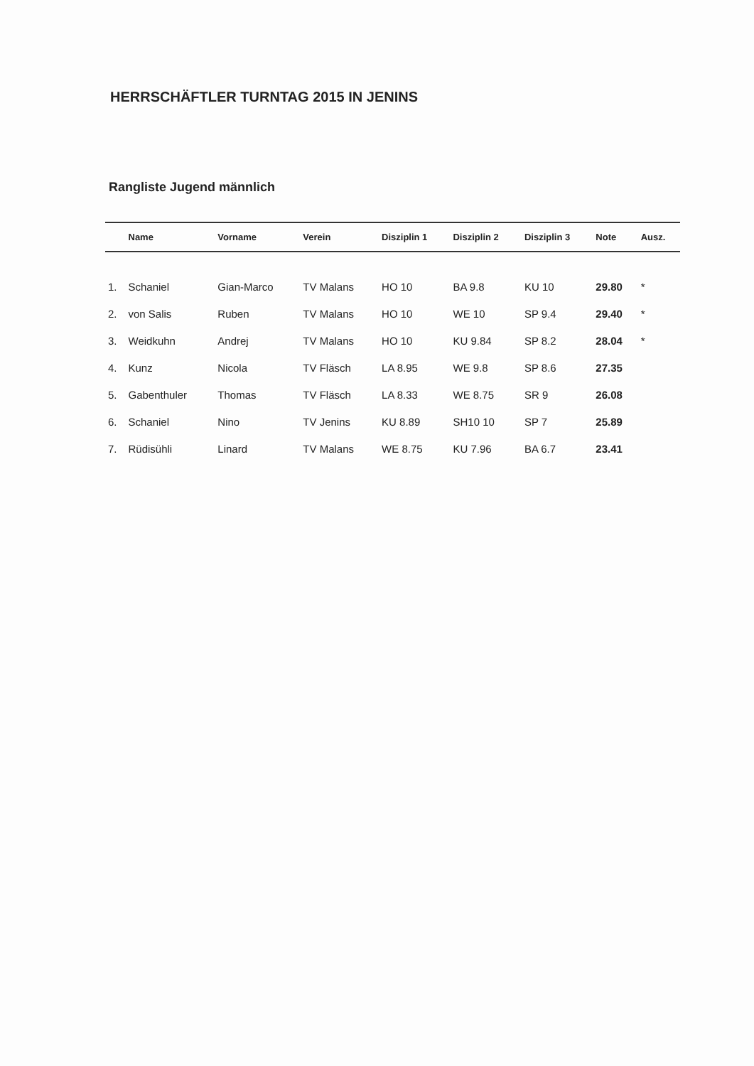HERRSCHÄFTLER TURNTAG 2015 IN JENINS
Rangliste Jugend männlich
| | Name | Vorname | Verein | Disziplin 1 | Disziplin 2 | Disziplin 3 | Note | Ausz. |
| --- | --- | --- | --- | --- | --- | --- | --- | --- |
| 1. | Schaniel | Gian-Marco | TV Malans | HO 10 | BA 9.8 | KU 10 | 29.80 | * |
| 2. | von Salis | Ruben | TV Malans | HO 10 | WE 10 | SP 9.4 | 29.40 | * |
| 3. | Weidkuhn | Andrej | TV Malans | HO 10 | KU 9.84 | SP 8.2 | 28.04 | * |
| 4. | Kunz | Nicola | TV Fläsch | LA 8.95 | WE 9.8 | SP 8.6 | 27.35 | |
| 5. | Gabenthuler | Thomas | TV Fläsch | LA 8.33 | WE 8.75 | SR 9 | 26.08 | |
| 6. | Schaniel | Nino | TV Jenins | KU 8.89 | SH10 10 | SP 7 | 25.89 | |
| 7. | Rüdisühli | Linard | TV Malans | WE 8.75 | KU 7.96 | BA 6.7 | 23.41 | |